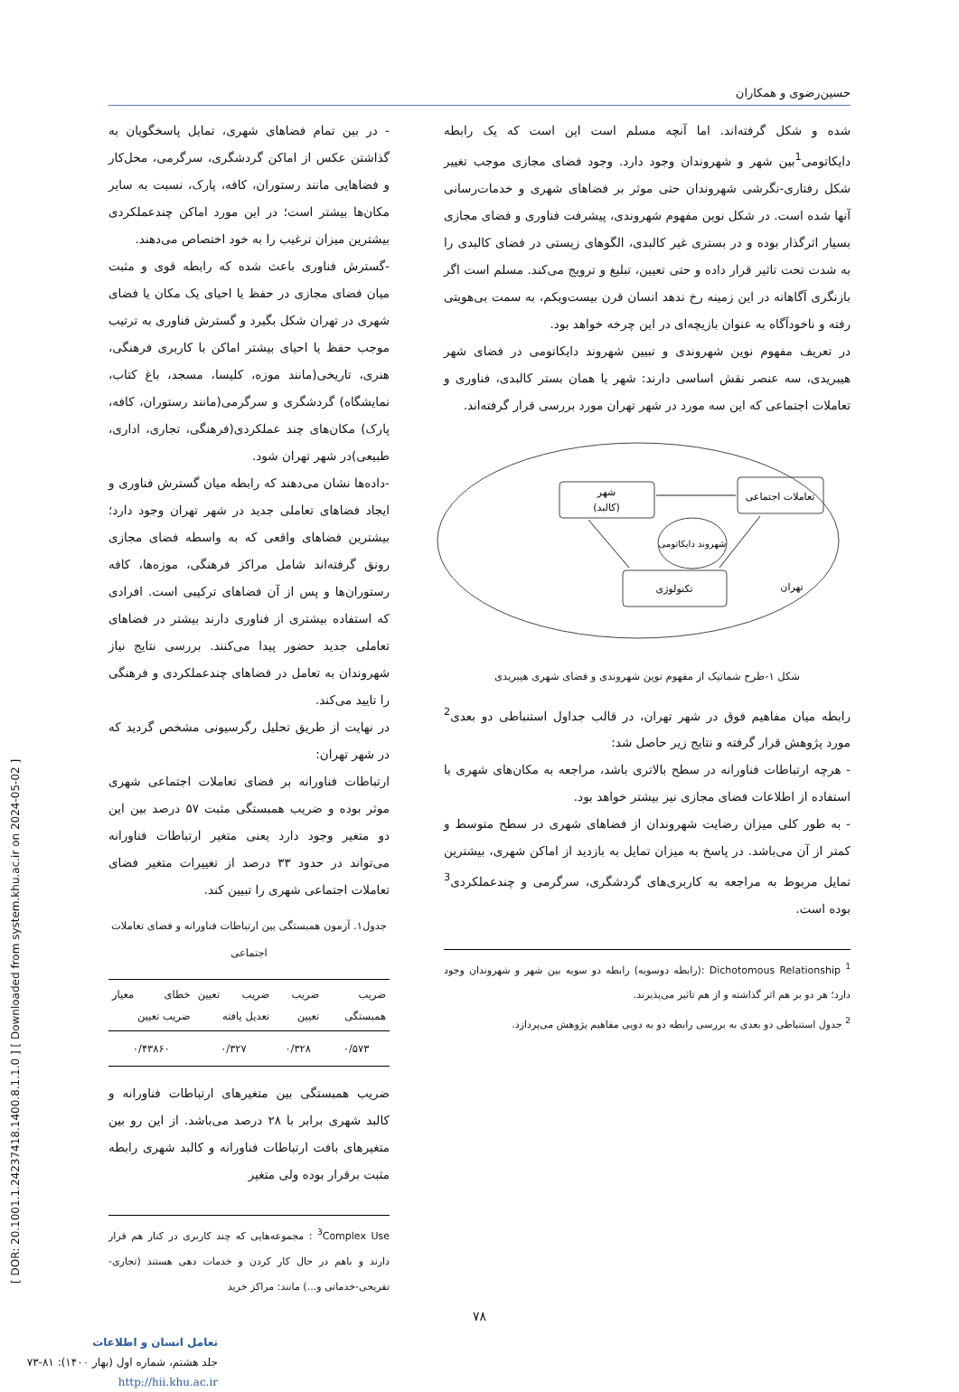حسین‌رضوی و همکاران
شده و شکل گرفته‌اند. اما آنچه مسلم است این است که یک رابطه دایکاتومی<sup>1</sup>بین شهر و شهروندان وجود دارد. وجود فضای مجازی موجب تغییر شکل رفتاری-نگرشی شهروندان حتی موثر بر فضاهای شهری و خدمات‌رسانی آنها شده است. در شکل نوین مفهوم شهروندی، پیشرفت فناوری و فضای مجازی بسیار اثرگذار بوده و در بستری غیر کالبدی، الگوهای زیستی در فضای کالبدی را به شدت تحت تاثیر قرار داده و حتی تعیین، تبلیغ و ترویج می‌کند. مسلم است اگر بازنگری آگاهانه در این زمینه رخ ندهد انسان قرن بیست‌ویکم، به سمت بی‌هویتی رفته و ناخودآگاه به عنوان بازیچه‌ای در این چرخه خواهد بود.
در تعریف مفهوم نوین شهروندی و تبیین شهروند دایکاتومی در فضای شهر هیبریدی، سه عنصر نقش اساسی دارند: شهر یا همان بستر کالبدی، فناوری و تعاملات اجتماعی که این سه مورد در شهر تهران مورد بررسی قرار گرفته‌اند.
شهر
(کالبد)
تعاملات اجتماعی
شهروند دایکاتومی
تکنولوژی
تهران
شکل ۱-طرح شماتیک از مفهوم نوین شهروندی و فضای شهری هیبریدی
رابطه میان مفاهیم فوق در شهر تهران، در قالب جداول استنباطی دو بعدی<sup>2</sup> مورد پژوهش قرار گرفته و نتایج زیر حاصل شد:
- هرچه ارتباطات فناورانه در سطح بالاتری باشد، مراجعه به مکان‌های شهری با استفاده از اطلاعات فضای مجازی نیز بیشتر خواهد بود.
- به طور کلی میزان رضایت شهروندان از فضاهای شهری در سطح متوسط و کمتر از آن می‌باشد. در پاسخ به میزان تمایل به بازدید از اماکن شهری، بیشترین تمایل مربوط به مراجعه به کاربری‌های گردشگری، سرگرمی و چندعملکردی<sup>3</sup> بوده است.
<sup>1</sup> Dichotomous Relationship :(رابطه دوسویه) رابطه دو سویه بین شهر و شهروندان وجود دارد؛ هر دو بر هم اثر گذاشته و از هم تاثیر می‌پذیرند.
<sup>2</sup> جدول استنباطی دو بعدی به بررسی رابطه دو به دویی مفاهیم پژوهش می‌پردازد.
- در بین تمام فضاهای شهری، تمایل پاسخگویان به گذاشتن عکس از اماکن گردشگری، سرگرمی، محل‌کار و فضاهایی مانند رستوران، کافه، پارک، نسبت به سایر مکان‌ها بیشتر است؛ در این مورد اماکن چندعملکردی بیشترین میزان ترغیب را به خود اختصاص می‌دهند.
-گسترش فناوری باعث شده که رابطه قوی و مثبت میان فضای مجازی در حفظ یا احیای یک مکان یا فضای شهری در تهران شکل بگیرد و گسترش فناوری به ترتیب موجب حفظ یا احیای بیشتر اماکن با کاربری فرهنگی، هنری، تاریخی(مانند موزه، کلیسا، مسجد، باغ کتاب، نمایشگاه) گردشگری و سرگرمی(مانند رستوران، کافه، پارک) مکان‌های چند عملکردی(فرهنگی، تجاری، اداری، طبیعی)در شهر تهران شود.
-داده‌ها نشان می‌دهند که رابطه میان گسترش فناوری و ایجاد فضاهای تعاملی جدید در شهر تهران وجود دارد؛ بیشترین فضاهای واقعی که به واسطه فضای مجازی رونق گرفته‌اند شامل مراکز فرهنگی، موزه‌ها، کافه رستوران‌ها و پس از آن فضاهای ترکیبی است. افرادی که استفاده بیشتری از فناوری دارند بیشتر در فضاهای تعاملی جدید حضور پیدا می‌کنند. بررسی نتایج نیاز شهروندان به تعامل در فضاهای چندعملکردی و فرهنگی را تایید می‌کند.
در نهایت از طریق تحلیل رگرسیونی مشخص گردید که در شهر تهران:
ارتباطات فناورانه بر فضای تعاملات اجتماعی شهری موثر بوده و ضریب همبستگی مثبت ۵۷ درصد بین این دو متغیر وجود دارد یعنی متغیر ارتباطات فناورانه می‌تواند در حدود ۳۳ درصد از تغییرات متغیر فضای تعاملات اجتماعی شهری را تبیین کند.
جدول۱. آزمون همبستگی بین ارتباطات فناورانه و فضای تعاملات اجتماعی
| ضریب همبستگی | ضریب تعیین | ضریب تعیین تعدیل یافته | خطای معیار ضریب تعیین |
| --- | --- | --- | --- |
| ۰/۵۷۳ | ۰/۳۲۸ | ۰/۳۲۷ | ۰/۴۳۸۶۰ |
ضریب همبستگی بین متغیرهای ارتباطات فناورانه و کالبد شهری برابر با ۲۸ درصد می‌باشد. از این رو بین متغیرهای بافت ارتباطات فناورانه و کالبد شهری رابطه مثبت برقرار بوده ولی متغیر
<sup>3</sup> Complex Use : مجموعه‌هایی که چند کاربری در کنار هم قرار دارند و باهم در حال کار کردن و خدمات دهی هستند (تجاری-تفریحی-خدماتی و...) مانند: مراکز خرید
۷۸
تعامل انسان و اطلاعات
جلد هشتم، شماره اول (بهار ۱۴۰۰): ۸۱-۷۳
http://hii.khu.ac.ir
[ DOR: 20.1001.1.24237418.1400.8.1.1.0 ] [ Downloaded from system.khu.ac.ir on 2024-05-02 ]